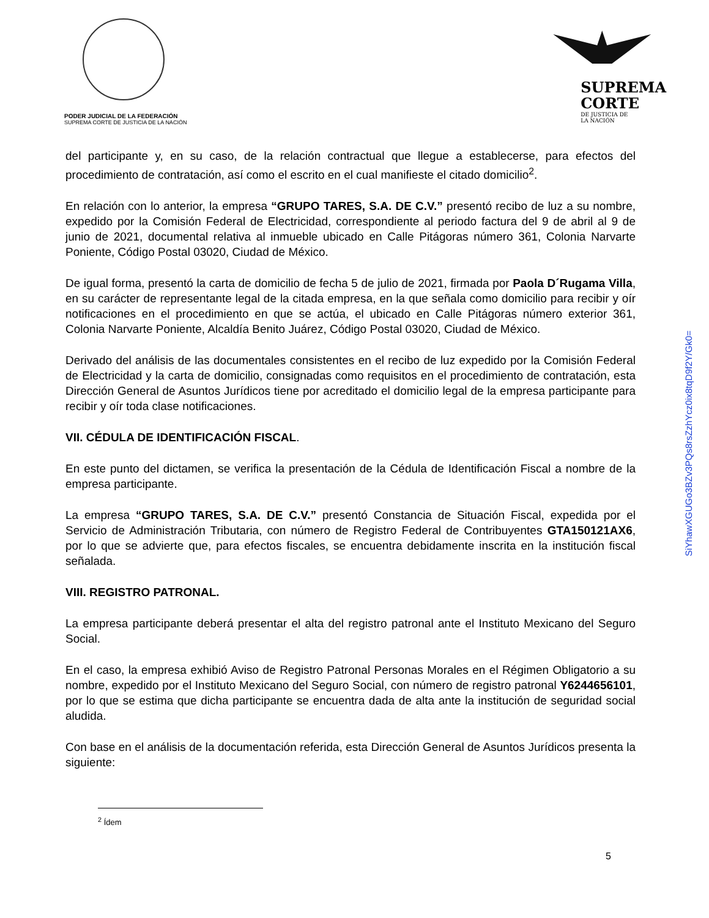PODER JUDICIAL DE LA FEDERACIÓN
SUPREMA CORTE DE JUSTICIA DE LA NACIÓN
SUPREMA
CORTE
DE JUSTICIA DE
LA NACIÓN
del participante y, en su caso, de la relación contractual que llegue a establecerse, para efectos del procedimiento de contratación, así como el escrito en el cual manifieste el citado domicilio<sup>2</sup>.
En relación con lo anterior, la empresa “GRUPO TARES, S.A. DE C.V.” presentó recibo de luz a su nombre, expedido por la Comisión Federal de Electricidad, correspondiente al periodo factura del 9 de abril al 9 de junio de 2021, documental relativa al inmueble ubicado en Calle Pitágoras número 361, Colonia Narvarte Poniente, Código Postal 03020, Ciudad de México.
De igual forma, presentó la carta de domicilio de fecha 5 de julio de 2021, firmada por Paola D´Rugama Villa, en su carácter de representante legal de la citada empresa, en la que señala como domicilio para recibir y oír notificaciones en el procedimiento en que se actúa, el ubicado en Calle Pitágoras número exterior 361, Colonia Narvarte Poniente, Alcaldía Benito Juárez, Código Postal 03020, Ciudad de México.
Derivado del análisis de las documentales consistentes en el recibo de luz expedido por la Comisión Federal de Electricidad y la carta de domicilio, consignadas como requisitos en el procedimiento de contratación, esta Dirección General de Asuntos Jurídicos tiene por acreditado el domicilio legal de la empresa participante para recibir y oír toda clase notificaciones.
VII. CÉDULA DE IDENTIFICACIÓN FISCAL.
En este punto del dictamen, se verifica la presentación de la Cédula de Identificación Fiscal a nombre de la empresa participante.
La empresa “GRUPO TARES, S.A. DE C.V.” presentó Constancia de Situación Fiscal, expedida por el Servicio de Administración Tributaria, con número de Registro Federal de Contribuyentes GTA150121AX6, por lo que se advierte que, para efectos fiscales, se encuentra debidamente inscrita en la institución fiscal señalada.
VIII. REGISTRO PATRONAL.
La empresa participante deberá presentar el alta del registro patronal ante el Instituto Mexicano del Seguro Social.
En el caso, la empresa exhibió Aviso de Registro Patronal Personas Morales en el Régimen Obligatorio a su nombre, expedido por el Instituto Mexicano del Seguro Social, con número de registro patronal Y6244656101, por lo que se estima que dicha participante se encuentra dada de alta ante la institución de seguridad social aludida.
Con base en el análisis de la documentación referida, esta Dirección General de Asuntos Jurídicos presenta la siguiente:
SiYhawXGUGo3BZv3PQs8rsZzhYcz0ix8tqD9f2Y/Gk0=
<sup>2</sup> Ídem
5